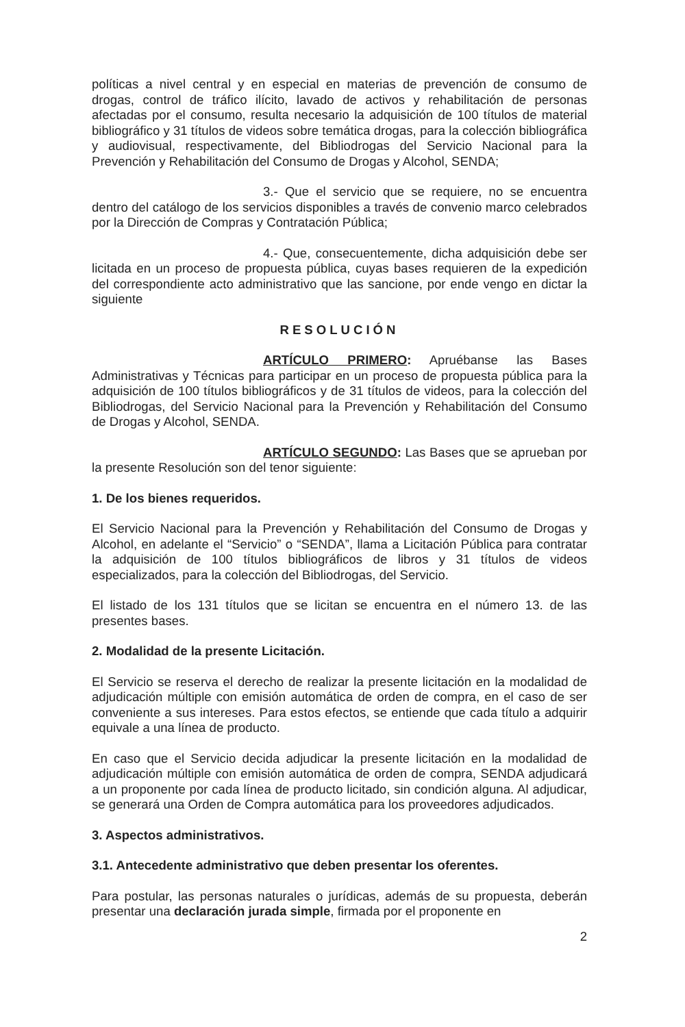políticas a nivel central y en especial en materias de prevención de consumo de drogas, control de tráfico ilícito, lavado de activos y rehabilitación de personas afectadas por el consumo, resulta necesario la adquisición de 100 títulos de material bibliográfico y 31 títulos de videos sobre temática drogas, para la colección bibliográfica y audiovisual, respectivamente, del Bibliodrogas del Servicio Nacional para la Prevención y Rehabilitación del Consumo de Drogas y Alcohol, SENDA;
3.- Que el servicio que se requiere, no se encuentra dentro del catálogo de los servicios disponibles a través de convenio marco celebrados por la Dirección de Compras y Contratación Pública;
4.- Que, consecuentemente, dicha adquisición debe ser licitada en un proceso de propuesta pública, cuyas bases requieren de la expedición del correspondiente acto administrativo que las sancione, por ende vengo en dictar la siguiente
RESOLUCIÓN
ARTÍCULO PRIMERO: Apruébanse las Bases Administrativas y Técnicas para participar en un proceso de propuesta pública para la adquisición de 100 títulos bibliográficos y de 31 títulos de videos, para la colección del Bibliodrogas, del Servicio Nacional para la Prevención y Rehabilitación del Consumo de Drogas y Alcohol, SENDA.
ARTÍCULO SEGUNDO: Las Bases que se aprueban por la presente Resolución son del tenor siguiente:
1. De los bienes requeridos.
El Servicio Nacional para la Prevención y Rehabilitación del Consumo de Drogas y Alcohol, en adelante el “Servicio” o “SENDA”, llama a Licitación Pública para contratar la adquisición de 100 títulos bibliográficos de libros y 31 títulos de videos especializados, para la colección del Bibliodrogas, del Servicio.
El listado de los 131 títulos que se licitan se encuentra en el número 13. de las presentes bases.
2. Modalidad de la presente Licitación.
El Servicio se reserva el derecho de realizar la presente licitación en la modalidad de adjudicación múltiple con emisión automática de orden de compra, en el caso de ser conveniente a sus intereses. Para estos efectos, se entiende que cada título a adquirir equivale a una línea de producto.
En caso que el Servicio decida adjudicar la presente licitación en la modalidad de adjudicación múltiple con emisión automática de orden de compra, SENDA adjudicará a un proponente por cada línea de producto licitado, sin condición alguna. Al adjudicar, se generará una Orden de Compra automática para los proveedores adjudicados.
3. Aspectos administrativos.
3.1. Antecedente administrativo que deben presentar los oferentes.
Para postular, las personas naturales o jurídicas, además de su propuesta, deberán presentar una declaración jurada simple, firmada por el proponente en
2